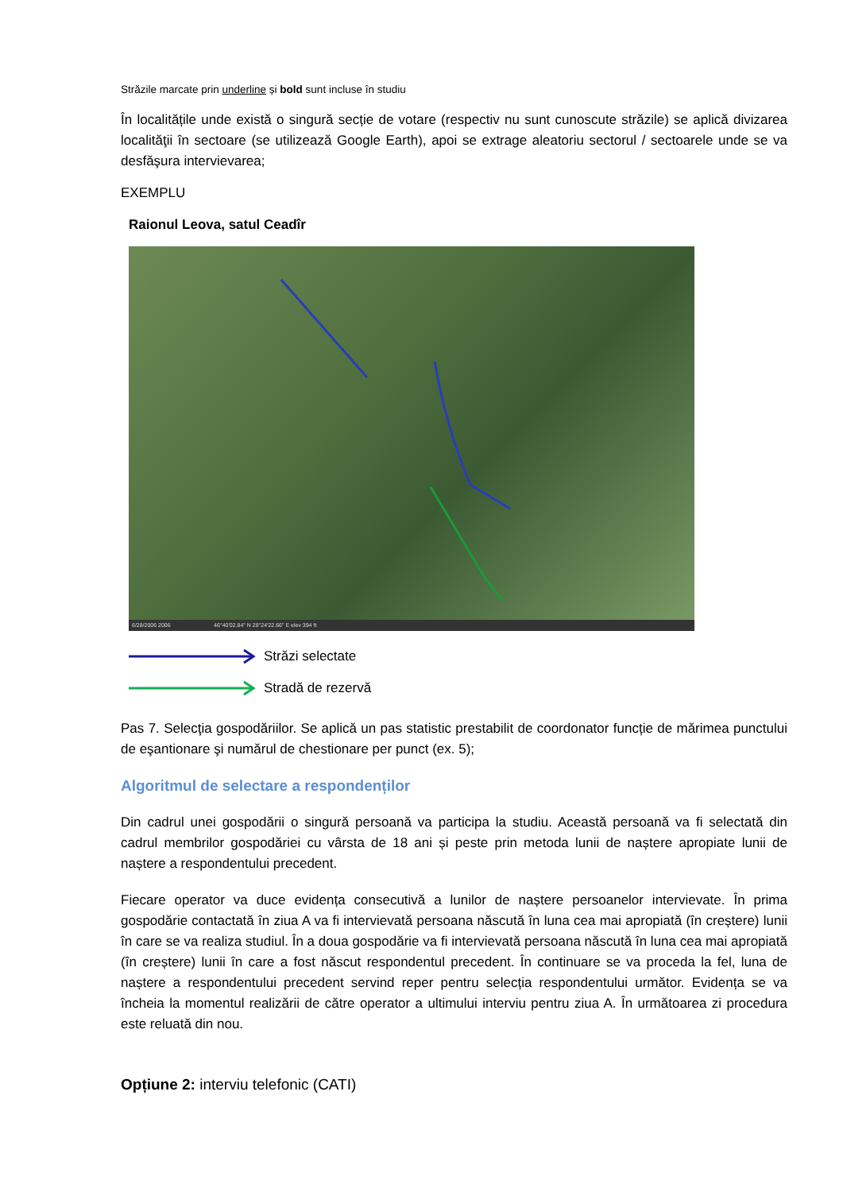Străzile marcate prin underline și bold sunt incluse în studiu
În localitățile unde există o singură secție de votare (respectiv nu sunt cunoscute străzile) se aplică divizarea localităţii în sectoare (se utilizează Google Earth), apoi se extrage aleatoriu sectorul / sectoarele unde se va desfăşura intervievarea;
EXEMPLU
Raionul Leova, satul Ceadîr
6/28/2006 2006 46°40'02.84" N 28°24'22.66" E elev 394 ft
Străzi selectate
Stradă de rezervă
Pas 7. Selecţia gospodăriilor. Se aplică un pas statistic prestabilit de coordonator funcție de mărimea punctului de eşantionare şi numărul de chestionare per punct (ex. 5);
Algoritmul de selectare a respondenților
Din cadrul unei gospodării o singură persoană va participa la studiu. Această persoană va fi selectată din cadrul membrilor gospodăriei cu vârsta de 18 ani și peste prin metoda lunii de naștere apropiate lunii de naștere a respondentului precedent.
Fiecare operator va duce evidența consecutivă a lunilor de naștere persoanelor intervievate. În prima gospodărie contactată în ziua A va fi intervievată persoana născută în luna cea mai apropiată (în creștere) lunii în care se va realiza studiul. În a doua gospodărie va fi intervievată persoana născută în luna cea mai apropiată (în creștere) lunii în care a fost născut respondentul precedent. În continuare se va proceda la fel, luna de naștere a respondentului precedent servind reper pentru selecția respondentului următor. Evidența se va încheia la momentul realizării de către operator a ultimului interviu pentru ziua A. În următoarea zi procedura este reluată din nou.
Opțiune 2: interviu telefonic (CATI)